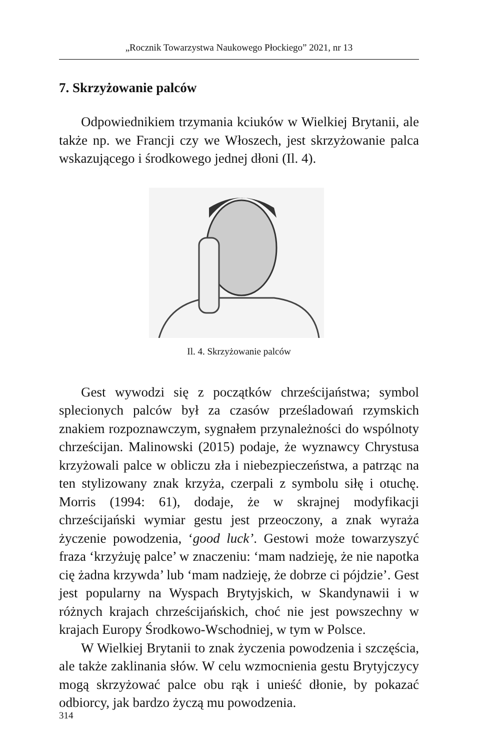„Rocznik Towarzystwa Naukowego Płockiego” 2021, nr 13
7. Skrzyżowanie palców
Odpowiednikiem trzymania kciuków w Wielkiej Brytanii, ale także np. we Francji czy we Włoszech, jest skrzyżowanie palca wskazującego i środkowego jednej dłoni (Il. 4).
Il. 4. Skrzyżowanie palców
Gest wywodzi się z początków chrześcijaństwa; symbol splecionych palców był za czasów prześladowań rzymskich znakiem rozpoznawczym, sygnałem przynależności do wspólnoty chrześcijan. Malinowski (2015) podaje, że wyznawcy Chrystusa krzyżowali palce w obliczu zła i niebezpieczeństwa, a patrząc na ten stylizowany znak krzyża, czerpali z symbolu siłę i otuchę. Morris (1994: 61), dodaje, że w skrajnej modyfikacji chrześcijański wymiar gestu jest przeoczony, a znak wyraża życzenie powodzenia, ‘good luck’. Gestowi może towarzyszyć fraza ‘krzyżuję palce’ w znaczeniu: ‘mam nadzieję, że nie napotka cię żadna krzywda’ lub ‘mam nadzieję, że dobrze ci pójdzie’. Gest jest popularny na Wyspach Brytyjskich, w Skandynawii i w różnych krajach chrześcijańskich, choć nie jest powszechny w krajach Europy Środkowo-Wschodniej, w tym w Polsce.
W Wielkiej Brytanii to znak życzenia powodzenia i szczęścia, ale także zaklinania słów. W celu wzmocnienia gestu Brytyjczycy mogą skrzyżować palce obu rąk i unieść dłonie, by pokazać odbiorcy, jak bardzo życzą mu powodzenia.
314